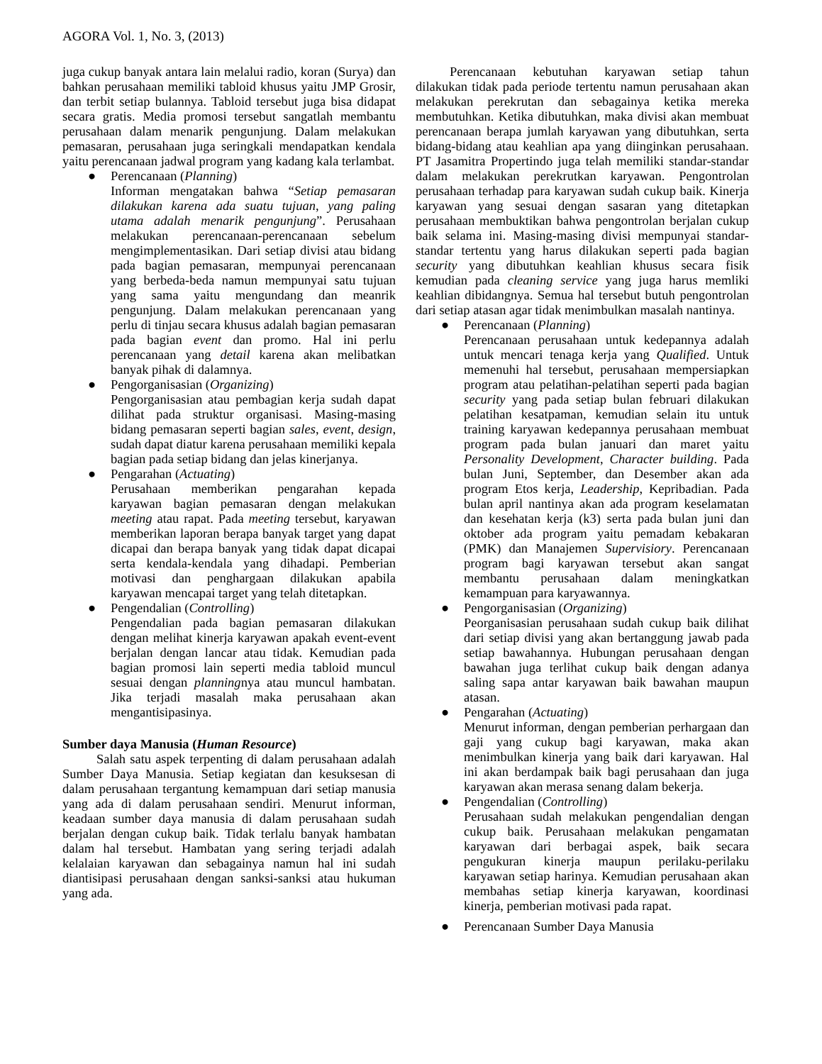AGORA Vol. 1, No. 3, (2013)
juga cukup banyak antara lain melalui radio, koran (Surya) dan bahkan perusahaan memiliki tabloid khusus yaitu JMP Grosir, dan terbit setiap bulannya. Tabloid tersebut juga bisa didapat secara gratis. Media promosi tersebut sangatlah membantu perusahaan dalam menarik pengunjung. Dalam melakukan pemasaran, perusahaan juga seringkali mendapatkan kendala yaitu perencanaan jadwal program yang kadang kala terlambat.
● Perencanaan (Planning)
Informan mengatakan bahwa “Setiap pemasaran dilakukan karena ada suatu tujuan, yang paling utama adalah menarik pengunjung”. Perusahaan melakukan perencanaan-perencanaan sebelum mengimplementasikan. Dari setiap divisi atau bidang pada bagian pemasaran, mempunyai perencanaan yang berbeda-beda namun mempunyai satu tujuan yang sama yaitu mengundang dan meanrik pengunjung. Dalam melakukan perencanaan yang perlu di tinjau secara khusus adalah bagian pemasaran pada bagian event dan promo. Hal ini perlu perencanaan yang detail karena akan melibatkan banyak pihak di dalamnya.
● Pengorganisasian (Organizing)
Pengorganisasian atau pembagian kerja sudah dapat dilihat pada struktur organisasi. Masing-masing bidang pemasaran seperti bagian sales, event, design, sudah dapat diatur karena perusahaan memiliki kepala bagian pada setiap bidang dan jelas kinerjanya.
● Pengarahan (Actuating)
Perusahaan memberikan pengarahan kepada karyawan bagian pemasaran dengan melakukan meeting atau rapat. Pada meeting tersebut, karyawan memberikan laporan berapa banyak target yang dapat dicapai dan berapa banyak yang tidak dapat dicapai serta kendala-kendala yang dihadapi. Pemberian motivasi dan penghargaan dilakukan apabila karyawan mencapai target yang telah ditetapkan.
● Pengendalian (Controlling)
Pengendalian pada bagian pemasaran dilakukan dengan melihat kinerja karyawan apakah event-event berjalan dengan lancar atau tidak. Kemudian pada bagian promosi lain seperti media tabloid muncul sesuai dengan planningnya atau muncul hambatan. Jika terjadi masalah maka perusahaan akan mengantisipasinya.
Sumber daya Manusia (Human Resource)
Salah satu aspek terpenting di dalam perusahaan adalah Sumber Daya Manusia. Setiap kegiatan dan kesuksesan di dalam perusahaan tergantung kemampuan dari setiap manusia yang ada di dalam perusahaan sendiri. Menurut informan, keadaan sumber daya manusia di dalam perusahaan sudah berjalan dengan cukup baik. Tidak terlalu banyak hambatan dalam hal tersebut. Hambatan yang sering terjadi adalah kelalaian karyawan dan sebagainya namun hal ini sudah diantisipasi perusahaan dengan sanksi-sanksi atau hukuman yang ada.
Perencanaan kebutuhan karyawan setiap tahun dilakukan tidak pada periode tertentu namun perusahaan akan melakukan perekrutan dan sebagainya ketika mereka membutuhkan. Ketika dibutuhkan, maka divisi akan membuat perencanaan berapa jumlah karyawan yang dibutuhkan, serta bidang-bidang atau keahlian apa yang diinginkan perusahaan. PT Jasamitra Propertindo juga telah memiliki standar-standar dalam melakukan perekrutkan karyawan. Pengontrolan perusahaan terhadap para karyawan sudah cukup baik. Kinerja karyawan yang sesuai dengan sasaran yang ditetapkan perusahaan membuktikan bahwa pengontrolan berjalan cukup baik selama ini. Masing-masing divisi mempunyai standar-standar tertentu yang harus dilakukan seperti pada bagian security yang dibutuhkan keahlian khusus secara fisik kemudian pada cleaning service yang juga harus memliki keahlian dibidangnya. Semua hal tersebut butuh pengontrolan dari setiap atasan agar tidak menimbulkan masalah nantinya.
● Perencanaan (Planning)
Perencanaan perusahaan untuk kedepannya adalah untuk mencari tenaga kerja yang Qualified. Untuk memenuhi hal tersebut, perusahaan mempersiapkan program atau pelatihan-pelatihan seperti pada bagian security yang pada setiap bulan februari dilakukan pelatihan kesatpaman, kemudian selain itu untuk training karyawan kedepannya perusahaan membuat program pada bulan januari dan maret yaitu Personality Development, Character building. Pada bulan Juni, September, dan Desember akan ada program Etos kerja, Leadership, Kepribadian. Pada bulan april nantinya akan ada program keselamatan dan kesehatan kerja (k3) serta pada bulan juni dan oktober ada program yaitu pemadam kebakaran (PMK) dan Manajemen Supervisiory. Perencanaan program bagi karyawan tersebut akan sangat membantu perusahaan dalam meningkatkan kemampuan para karyawannya.
● Pengorganisasian (Organizing)
Peorganisasian perusahaan sudah cukup baik dilihat dari setiap divisi yang akan bertanggung jawab pada setiap bawahannya. Hubungan perusahaan dengan bawahan juga terlihat cukup baik dengan adanya saling sapa antar karyawan baik bawahan maupun atasan.
● Pengarahan (Actuating)
Menurut informan, dengan pemberian perhargaan dan gaji yang cukup bagi karyawan, maka akan menimbulkan kinerja yang baik dari karyawan. Hal ini akan berdampak baik bagi perusahaan dan juga karyawan akan merasa senang dalam bekerja.
● Pengendalian (Controlling)
Perusahaan sudah melakukan pengendalian dengan cukup baik. Perusahaan melakukan pengamatan karyawan dari berbagai aspek, baik secara pengukuran kinerja maupun perilaku-perilaku karyawan setiap harinya. Kemudian perusahaan akan membahas setiap kinerja karyawan, koordinasi kinerja, pemberian motivasi pada rapat.
● Perencanaan Sumber Daya Manusia